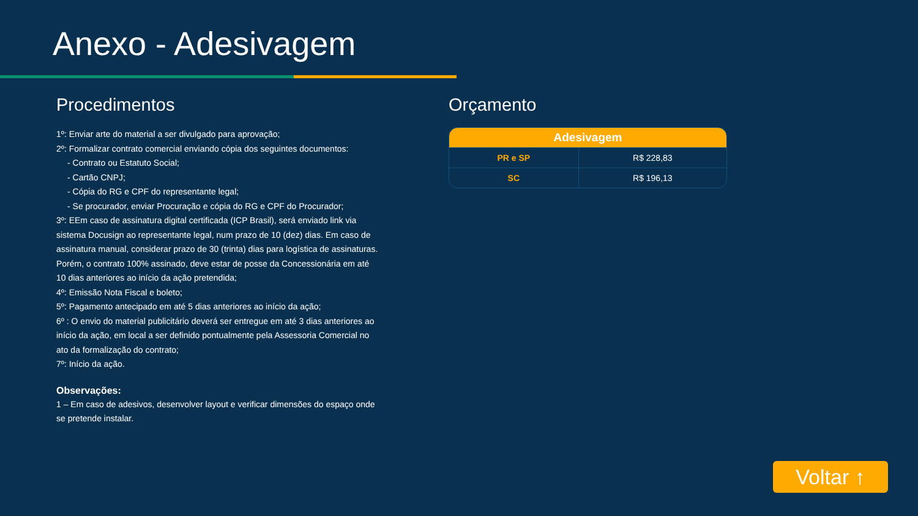Anexo - Adesivagem
Procedimentos
1º: Enviar arte do material a ser divulgado para aprovação;
2º: Formalizar contrato comercial enviando cópia dos seguintes documentos:
- Contrato ou Estatuto Social;
- Cartão CNPJ;
- Cópia do RG e CPF do representante legal;
- Se procurador, enviar Procuração e cópia do RG e CPF do Procurador;
3º: EEm caso de assinatura digital certificada (ICP Brasil), será enviado link via sistema Docusign ao representante legal, num prazo de 10 (dez) dias. Em caso de assinatura manual, considerar prazo de 30 (trinta) dias para logística de assinaturas. Porém, o contrato 100% assinado, deve estar de posse da Concessionária em até 10 dias anteriores ao início da ação pretendida;
4º: Emissão Nota Fiscal e boleto;
5º: Pagamento antecipado em até 5 dias anteriores ao início da ação;
6º : O envio do material publicitário deverá ser entregue em até 3 dias anteriores ao início da ação, em local a ser definido pontualmente pela Assessoria Comercial no ato da formalização do contrato;
7º: Início da ação.
Observações:
1 – Em caso de adesivos, desenvolver layout e verificar dimensões do espaço onde se pretende instalar.
Orçamento
| Adesivagem | |
| --- | --- |
| PR e SP | R$ 228,83 |
| SC | R$ 196,13 |
Voltar ↑